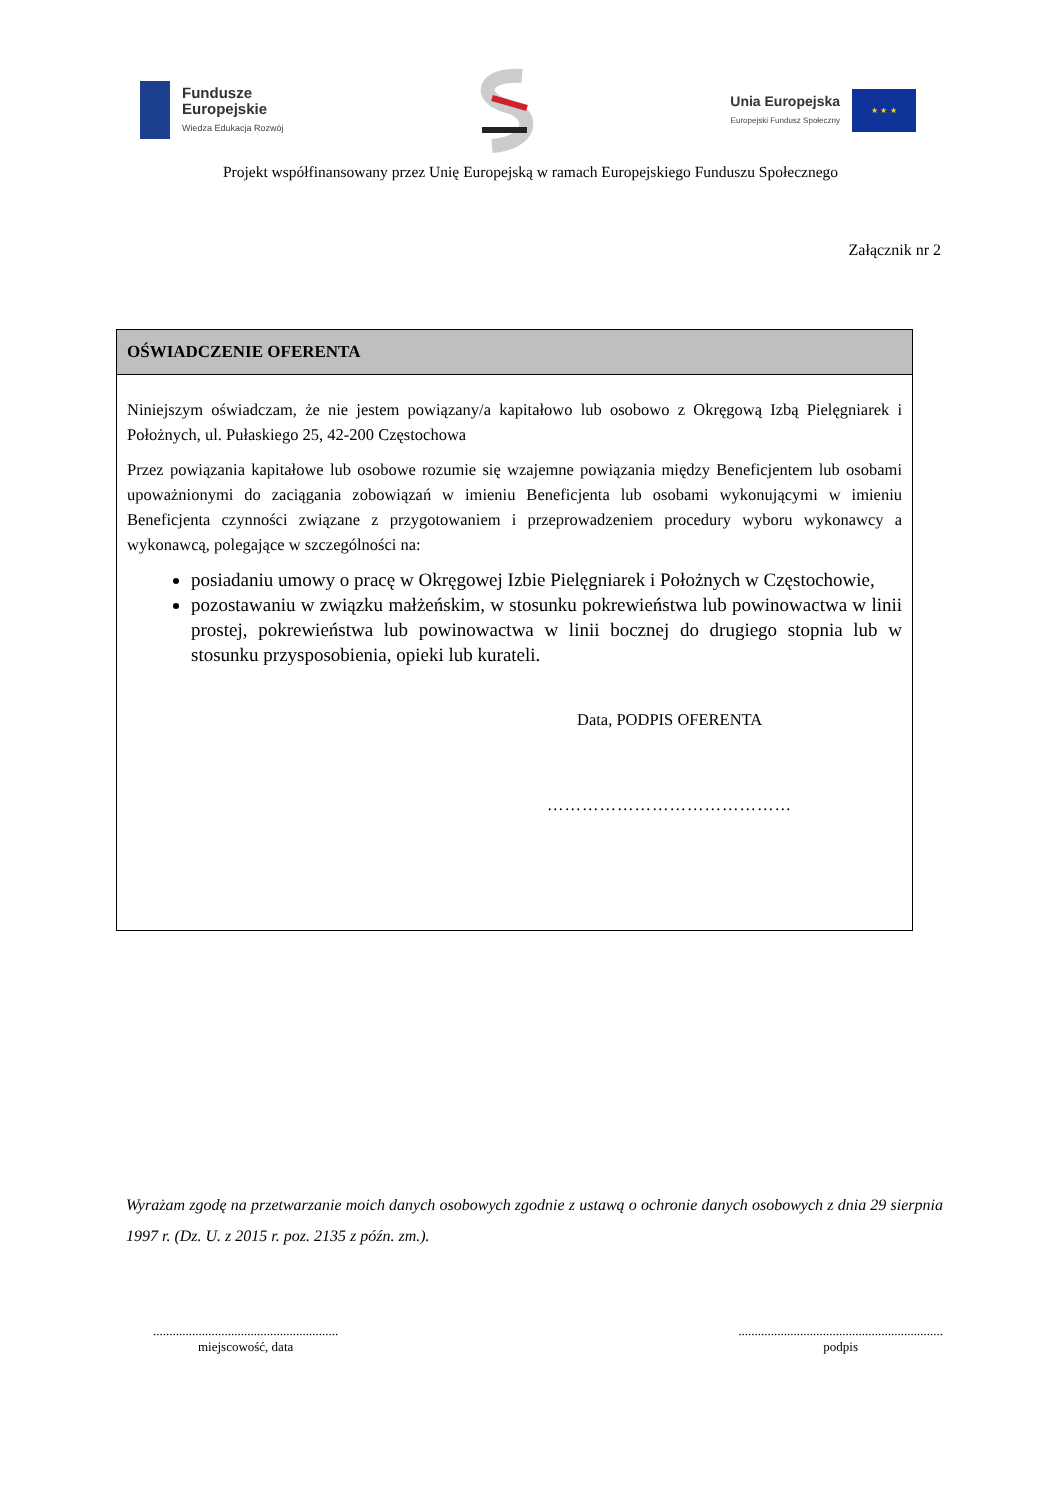Fundusze
Europejskie
Wiedza Edukacja Rozwój
Unia Europejska
Europejski Fundusz Społeczny
★ ★ ★
Projekt współfinansowany przez Unię Europejską w ramach Europejskiego Funduszu Społecznego
Załącznik nr 2
OŚWIADCZENIE OFERENTA
Niniejszym oświadczam, że nie jestem powiązany/a kapitałowo lub osobowo z Okręgową Izbą Pielęgniarek i Położnych, ul. Pułaskiego 25, 42-200 Częstochowa
Przez powiązania kapitałowe lub osobowe rozumie się wzajemne powiązania między Beneficjentem lub osobami upoważnionymi do zaciągania zobowiązań w imieniu Beneficjenta lub osobami wykonującymi w imieniu Beneficjenta czynności związane z przygotowaniem i przeprowadzeniem procedury wyboru wykonawcy a wykonawcą, polegające w szczególności na:
posiadaniu umowy o pracę w Okręgowej Izbie Pielęgniarek i Położnych w Częstochowie,
pozostawaniu w związku małżeńskim, w stosunku pokrewieństwa lub powinowactwa w linii prostej, pokrewieństwa lub powinowactwa w linii bocznej do drugiego stopnia lub w stosunku przysposobienia, opieki lub kurateli.
Data, PODPIS OFERENTA
……………………………………
Wyrażam zgodę na przetwarzanie moich danych osobowych zgodnie z ustawą o ochronie danych osobowych z dnia 29 sierpnia 1997 r. (Dz. U. z 2015 r. poz. 2135 z późn. zm.).
.........................................................
miejscowość, data
...............................................................
podpis